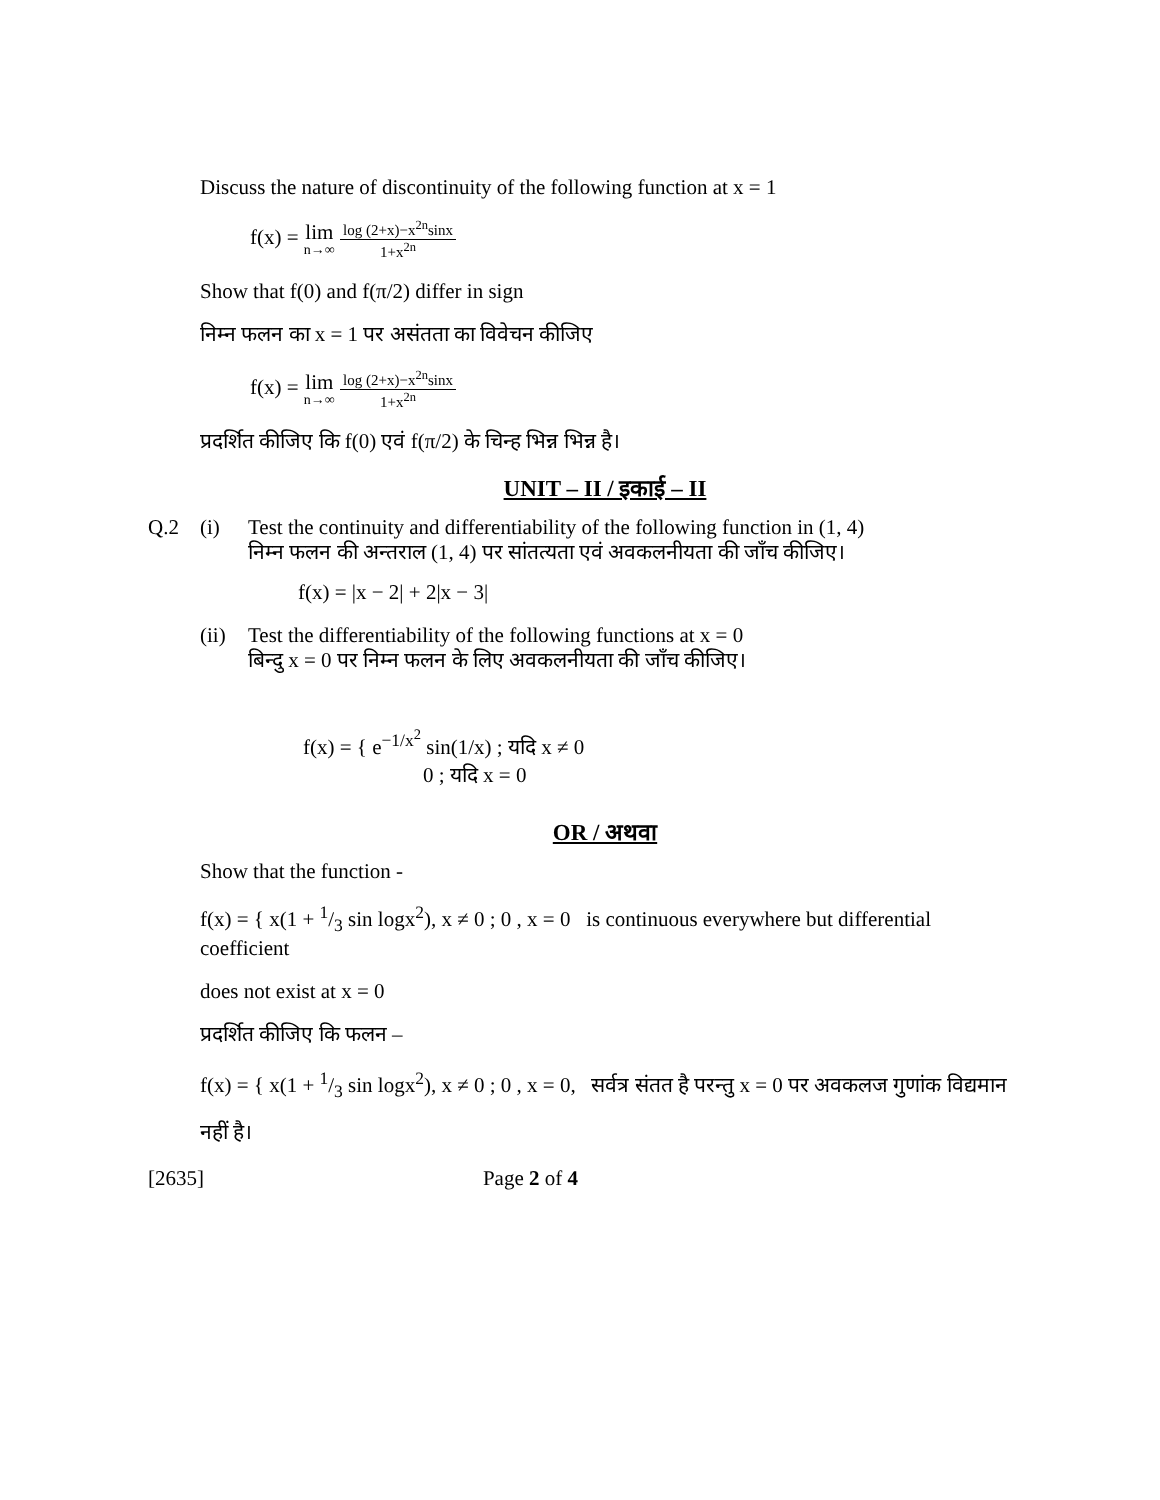Discuss the nature of discontinuity of the following function at x = 1
f(x) = lim n→∞ log (2+x)−x<sup>2n</sup>sinx 1+x<sup>2n</sup>
Show that f(0) and f(π/2) differ in sign
निम्न फलन का x = 1 पर असंतता का विवेचन कीजिए
f(x) = lim n→∞ log (2+x)−x<sup>2n</sup>sinx 1+x<sup>2n</sup>
प्रदर्शित कीजिए कि f(0) एवं f(π/2) के चिन्ह भिन्न भिन्न है।
UNIT – II / इकाई – II
Q.2 (i) Test the continuity and differentiability of the following function in (1, 4)
निम्न फलन की अन्तराल (1, 4) पर सांतत्यता एवं अवकलनीयता की जाँच कीजिए।
f(x) = |x − 2| + 2|x − 3|
(ii)
Test the differentiability of the following functions at x = 0
बिन्दु x = 0 पर निम्न फलन के लिए अवकलनीयता की जाँच कीजिए।
f(x) = { e<sup>−1/x<sup>2</sup></sup> sin(1/x) ; यदि x ≠ 0
0 ; यदि x = 0
OR / अथवा
Show that the function -
f(x) = { x(1 + 1/3 sin logx<sup>2</sup>), x ≠ 0 ; 0 , x = 0 is continuous everywhere but differential coefficient
does not exist at x = 0
प्रदर्शित कीजिए कि फलन –
f(x) = { x(1 + 1/3 sin logx<sup>2</sup>), x ≠ 0 ; 0 , x = 0, सर्वत्र संतत है परन्तु x = 0 पर अवकलज गुणांक विद्यमान
नहीं है।
[2635] Page 2 of 4